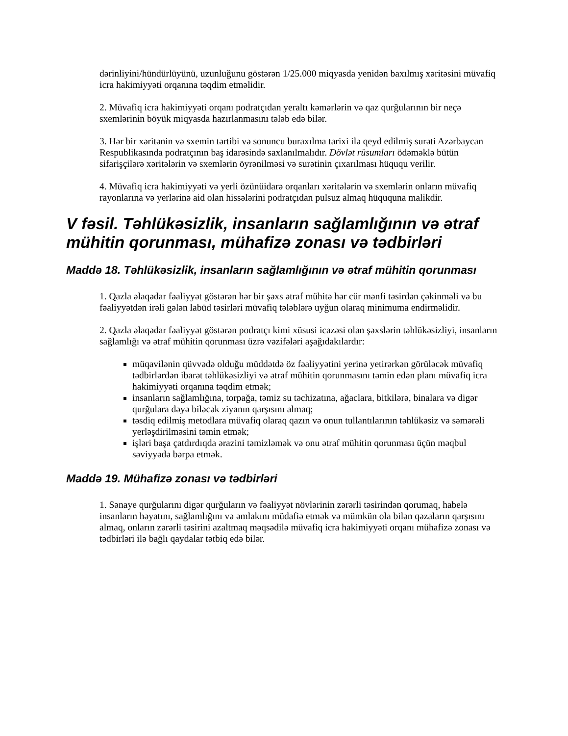dərinliyini/hündürlüyünü, uzunluğunu göstərən 1/25.000 miqyasda yenidən baxılmış xəritəsini müvafiq icra hakimiyyəti orqanına təqdim etməlidir.
2. Müvafiq icra hakimiyyəti orqanı podratçıdan yeraltı kəmərlərin və qaz qurğularının bir neçə sxemlərinin böyük miqyasda hazırlanmasını tələb edə bilər.
3. Hər bir xəritənin və sxemin tərtibi və sonuncu buraxılma tarixi ilə qeyd edilmiş surəti Azərbaycan Respublikasında podratçının baş idarəsində saxlanılmalıdır. Dövlət rüsumları ödəməklə bütün sifarişçilərə xəritələrin və sxemlərin öyrənilməsi və surətinin çıxarılması hüququ verilir.
4. Müvafiq icra hakimiyyəti və yerli özünüidarə orqanları xəritələrin və sxemlərin onların müvafiq rayonlarına və yerlərinə aid olan hissələrini podratçıdan pulsuz almaq hüququna malikdir.
V fəsil. Təhlükəsizlik, insanların sağlamlığının və ətraf mühitin qorunması, mühafizə zonası və tədbirləri
Maddə 18. Təhlükəsizlik, insanların sağlamlığının və ətraf mühitin qorunması
1. Qazla əlaqədar fəaliyyət göstərən hər bir şəxs ətraf mühitə hər cür mənfi təsirdən çəkinməli və bu fəaliyyətdən irəli gələn labüd təsirləri müvafiq tələblərə uyğun olaraq minimuma endirməlidir.
2. Qazla əlaqədar fəaliyyət göstərən podratçı kimi xüsusi icazəsi olan şəxslərin təhlükəsizliyi, insanların sağlamlığı və ətraf mühitin qorunması üzrə vəzifələri aşağıdakılardır:
müqavilənin qüvvədə olduğu müddətdə öz fəaliyyətini yerinə yetirərkən görüləcək müvafiq tədbirlərdən ibarət təhlükəsizliyi və ətraf mühitin qorunmasını təmin edən planı müvafiq icra hakimiyyəti orqanına təqdim etmək;
insanların sağlamlığına, torpağa, təmiz su təchizatına, ağaclara, bitkilərə, binalara və digər qurğulara dəyə biləcək ziyanın qarşısını almaq;
təsdiq edilmiş metodlara müvafiq olaraq qazın və onun tullantılarının təhlükəsiz və səmərəli yerləşdirilməsini təmin etmək;
işləri başa çatdırdıqda ərazini təmizləmək və onu ətraf mühitin qorunması üçün məqbul səviyyədə bərpa etmək.
Maddə 19. Mühafizə zonası və tədbirləri
1. Sənaye qurğularını digər qurğuların və fəaliyyət növlərinin zərərli təsirindən qorumaq, habelə insanların həyatını, sağlamlığını və əmlakını müdafiə etmək və mümkün ola bilən qəzaların qarşısını almaq, onların zərərli təsirini azaltmaq məqsədilə müvafiq icra hakimiyyəti orqanı mühafizə zonası və tədbirləri ilə bağlı qaydalar tətbiq edə bilər.